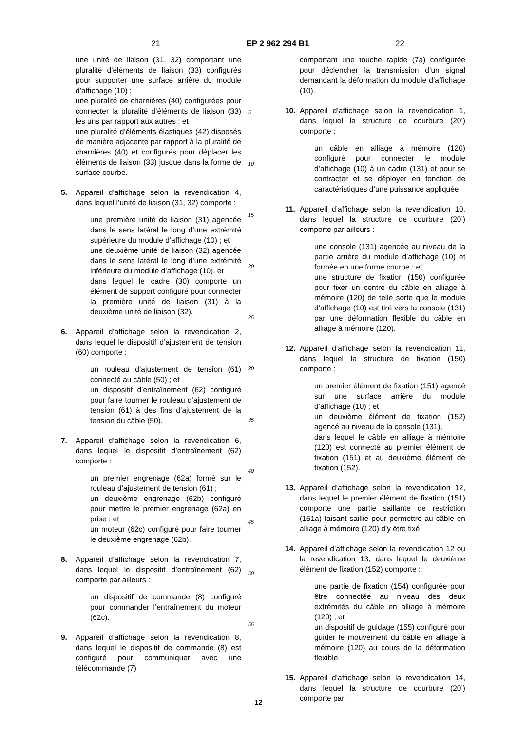21 EP 2 962 294 B1 22
une unité de liaison (31, 32) comportant une pluralité d’éléments de liaison (33) configurés pour supporter une surface arrière du module d’affichage (10) ;
une pluralité de charnières (40) configurées pour connecter la pluralité d’éléments de liaison (33) les uns par rapport aux autres ; et
une pluralité d’éléments élastiques (42) disposés de manière adjacente par rapport à la pluralité de charnières (40) et configurés pour déplacer les éléments de liaison (33) jusque dans la forme de surface courbe.
5. Appareil d’affichage selon la revendication 4, dans lequel l’unité de liaison (31, 32) comporte :
une première unité de liaison (31) agencée dans le sens latéral le long d’une extrémité supérieure du module d’affichage (10) ; et
une deuxième unité de liaison (32) agencée dans le sens latéral le long d’une extrémité inférieure du module d’affichage (10), et
dans lequel le cadre (30) comporte un élément de support configuré pour connecter la première unité de liaison (31) à la deuxième unité de liaison (32).
6. Appareil d’affichage selon la revendication 2, dans lequel le dispositif d’ajustement de tension (60) comporte :
un rouleau d’ajustement de tension (61) connecté au câble (50) ; et
un dispositif d’entraînement (62) configuré pour faire tourner le rouleau d’ajustement de tension (61) à des fins d’ajustement de la tension du câble (50).
7. Appareil d’affichage selon la revendication 6, dans lequel le dispositif d’entraînement (62) comporte :
un premier engrenage (62a) formé sur le rouleau d’ajustement de tension (61) ;
un deuxième engrenage (62b) configuré pour mettre le premier engrenage (62a) en prise ; et
un moteur (62c) configuré pour faire tourner le deuxième engrenage (62b).
8. Appareil d’affichage selon la revendication 7, dans lequel le dispositif d’entraînement (62) comporte par ailleurs :
un dispositif de commande (8) configuré pour commander l’entraînement du moteur (62c).
9. Appareil d’affichage selon la revendication 8, dans lequel le dispositif de commande (8) est configuré pour communiquer avec une télécommande (7)
5
10
15
20
25
30
35
40
45
50
55
comportant une touche rapide (7a) configurée pour déclencher la transmission d’un signal demandant la déformation du module d’affichage (10).
10. Appareil d’affichage selon la revendication 1, dans lequel la structure de courbure (20’) comporte :
un câble en alliage à mémoire (120) configuré pour connecter le module d’affichage (10) à un cadre (131) et pour se contracter et se déployer en fonction de caractéristiques d’une puissance appliquée.
11. Appareil d’affichage selon la revendication 10, dans lequel la structure de courbure (20’) comporte par ailleurs :
une console (131) agencée au niveau de la partie arrière du module d’affichage (10) et formée en une forme courbe ; et
une structure de fixation (150) configurée pour fixer un centre du câble en alliage à mémoire (120) de telle sorte que le module d’affichage (10) est tiré vers la console (131) par une déformation flexible du câble en alliage à mémoire (120).
12. Appareil d’affichage selon la revendication 11, dans lequel la structure de fixation (150) comporte :
un premier élément de fixation (151) agencé sur une surface arrière du module d’affichage (10) ; et
un deuxième élément de fixation (152) agencé au niveau de la console (131),
dans lequel le câble en alliage à mémoire (120) est connecté au premier élément de fixation (151) et au deuxième élément de fixation (152).
13. Appareil d’affichage selon la revendication 12, dans lequel le premier élément de fixation (151) comporte une partie saillante de restriction (151a) faisant saillie pour permettre au câble en alliage à mémoire (120) d’y être fixé.
14. Appareil d’affichage selon la revendication 12 ou la revendication 13, dans lequel le deuxième élément de fixation (152) comporte :
une partie de fixation (154) configurée pour être connectée au niveau des deux extrémités du câble en alliage à mémoire (120) ; et
un dispositif de guidage (155) configuré pour guider le mouvement du câble en alliage à mémoire (120) au cours de la déformation flexible.
15. Appareil d’affichage selon la revendication 14, dans lequel la structure de courbure (20’) comporte par
12